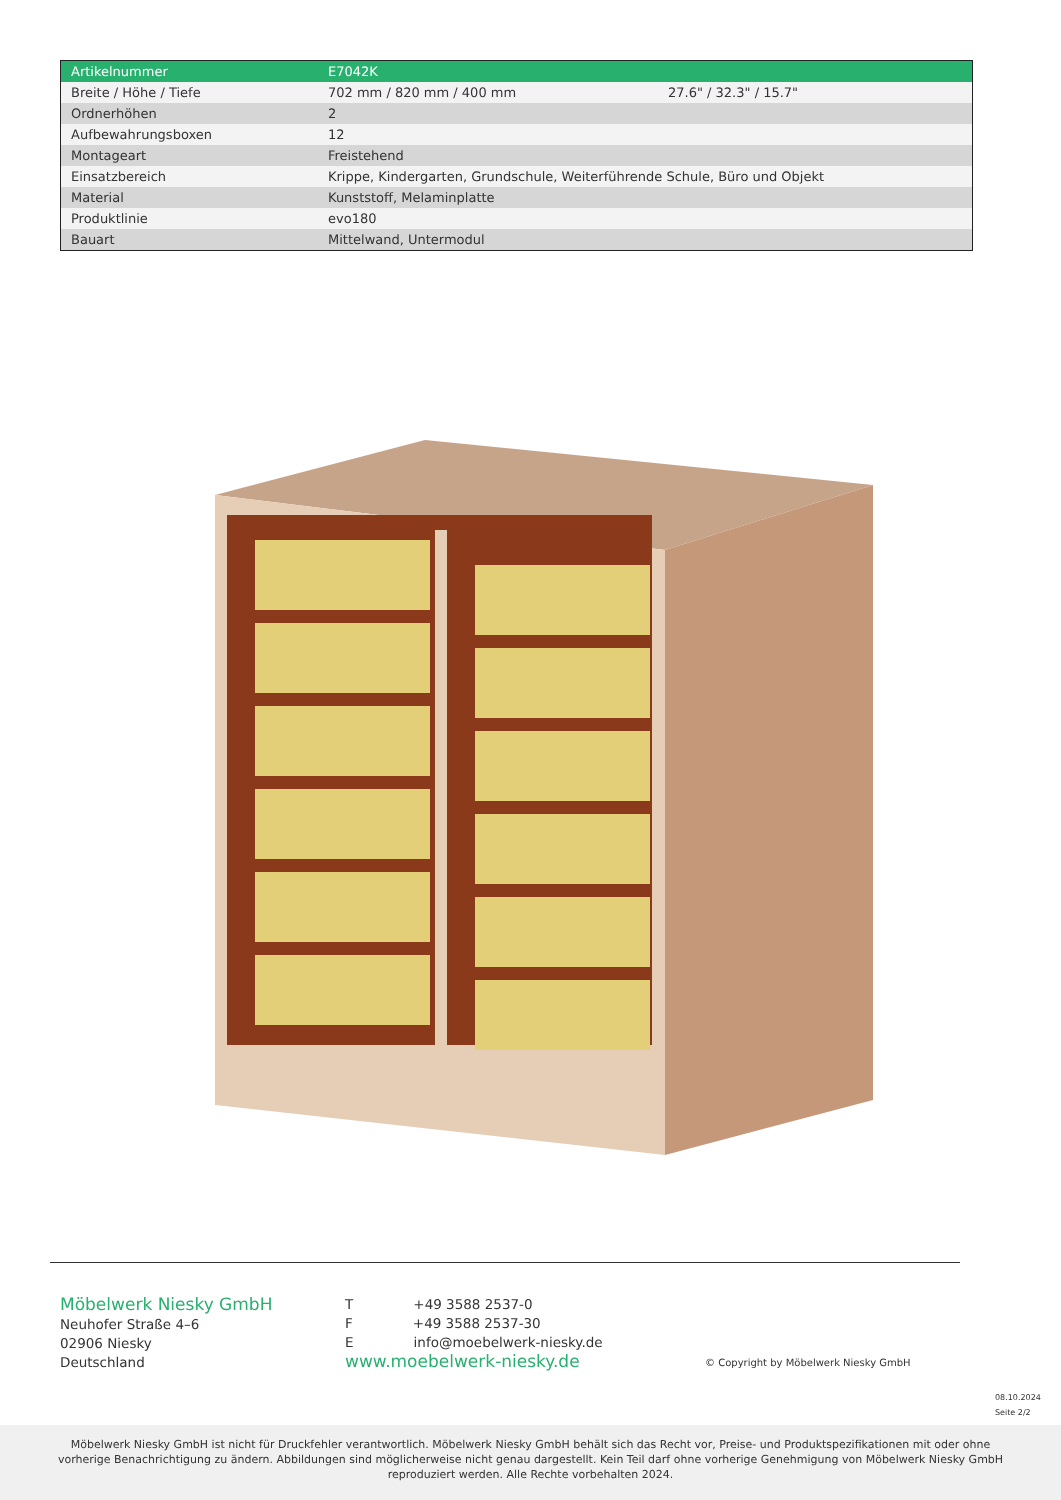| Artikelnummer | E7042K | |
| Breite / Höhe / Tiefe | 702 mm / 820 mm / 400 mm | 27.6" / 32.3" / 15.7" |
| Ordnerhöhen | 2 | |
| Aufbewahrungsboxen | 12 | |
| Montageart | Freistehend | |
| Einsatzbereich | Krippe, Kindergarten, Grundschule, Weiterführende Schule, Büro und Objekt | |
| Material | Kunststoff, Melaminplatte | |
| Produktlinie | evo180 | |
| Bauart | Mittelwand, Untermodul | |
Möbelwerk Niesky GmbH
Neuhofer Straße 4–6
02906 Niesky
Deutschland
T +49 3588 2537-0
F +49 3588 2537-30
E info@moebelwerk-niesky.de
www.moebelwerk-niesky.de
© Copyright by Möbelwerk Niesky GmbH
08.10.2024
Seite 2/2
Möbelwerk Niesky GmbH ist nicht für Druckfehler verantwortlich. Möbelwerk Niesky GmbH behält sich das Recht vor, Preise- und Produktspezifikationen mit oder ohne vorherige Benachrichtigung zu ändern. Abbildungen sind möglicherweise nicht genau dargestellt. Kein Teil darf ohne vorherige Genehmigung von Möbelwerk Niesky GmbH reproduziert werden. Alle Rechte vorbehalten 2024.